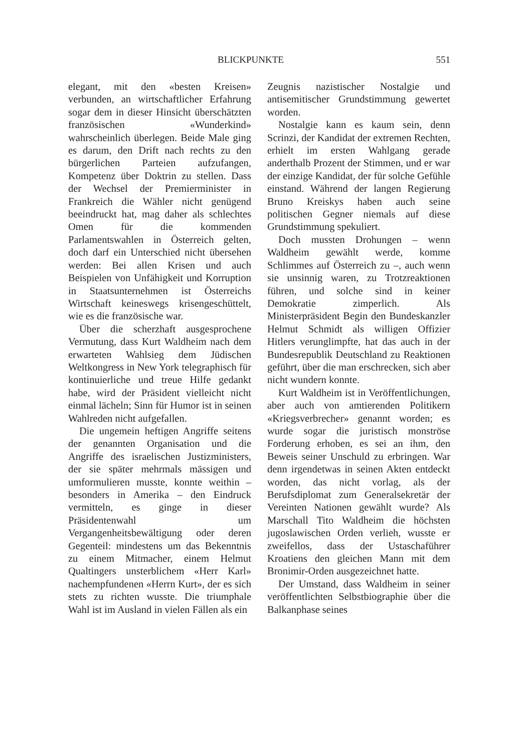BLICKPUNKTE 551
elegant, mit den «besten Kreisen» verbunden, an wirtschaftlicher Erfahrung sogar dem in dieser Hinsicht überschätzten französischen «Wunderkind» wahrscheinlich überlegen. Beide Male ging es darum, den Drift nach rechts zu den bürgerlichen Parteien aufzufangen, Kompetenz über Doktrin zu stellen. Dass der Wechsel der Premierminister in Frankreich die Wähler nicht genügend beeindruckt hat, mag daher als schlechtes Omen für die kommenden Parlamentswahlen in Österreich gelten, doch darf ein Unterschied nicht übersehen werden: Bei allen Krisen und auch Beispielen von Unfähigkeit und Korruption in Staatsunternehmen ist Österreichs Wirtschaft keineswegs krisengeschüttelt, wie es die französische war.
Über die scherzhaft ausgesprochene Vermutung, dass Kurt Waldheim nach dem erwarteten Wahlsieg dem Jüdischen Weltkongress in New York telegraphisch für kontinuierliche und treue Hilfe gedankt habe, wird der Präsident vielleicht nicht einmal lächeln; Sinn für Humor ist in seinen Wahlreden nicht aufgefallen.
Die ungemein heftigen Angriffe seitens der genannten Organisation und die Angriffe des israelischen Justizministers, der sie später mehrmals mässigen und umformulieren musste, konnte weithin – besonders in Amerika – den Eindruck vermitteln, es ginge in dieser Präsidentenwahl um Vergangenheitsbewältigung oder deren Gegenteil: mindestens um das Bekenntnis zu einem Mitmacher, einem Helmut Qualtingers unsterblichem «Herr Karl» nachempfundenen «Herrn Kurt», der es sich stets zu richten wusste. Die triumphale Wahl ist im Ausland in vielen Fällen als ein
Zeugnis nazistischer Nostalgie und antisemitischer Grundstimmung gewertet worden.
Nostalgie kann es kaum sein, denn Scrinzi, der Kandidat der extremen Rechten, erhielt im ersten Wahlgang gerade anderthalb Prozent der Stimmen, und er war der einzige Kandidat, der für solche Gefühle einstand. Während der langen Regierung Bruno Kreiskys haben auch seine politischen Gegner niemals auf diese Grundstimmung spekuliert.
Doch mussten Drohungen – wenn Waldheim gewählt werde, komme Schlimmes auf Österreich zu –, auch wenn sie unsinnig waren, zu Trotzreaktionen führen, und solche sind in keiner Demokratie zimperlich. Als Ministerpräsident Begin den Bundeskanzler Helmut Schmidt als willigen Offizier Hitlers verunglimpfte, hat das auch in der Bundesrepublik Deutschland zu Reaktionen geführt, über die man erschrecken, sich aber nicht wundern konnte.
Kurt Waldheim ist in Veröffentlichungen, aber auch von amtierenden Politikern «Kriegsverbrecher» genannt worden; es wurde sogar die juristisch monströse Forderung erhoben, es sei an ihm, den Beweis seiner Unschuld zu erbringen. War denn irgendetwas in seinen Akten entdeckt worden, das nicht vorlag, als der Berufsdiplomat zum Generalsekretär der Vereinten Nationen gewählt wurde? Als Marschall Tito Waldheim die höchsten jugoslawischen Orden verlieh, wusste er zweifellos, dass der Ustaschaführer Kroatiens den gleichen Mann mit dem Bronimir-Orden ausgezeichnet hatte.
Der Umstand, dass Waldheim in seiner veröffentlichten Selbstbiographie über die Balkanphase seines